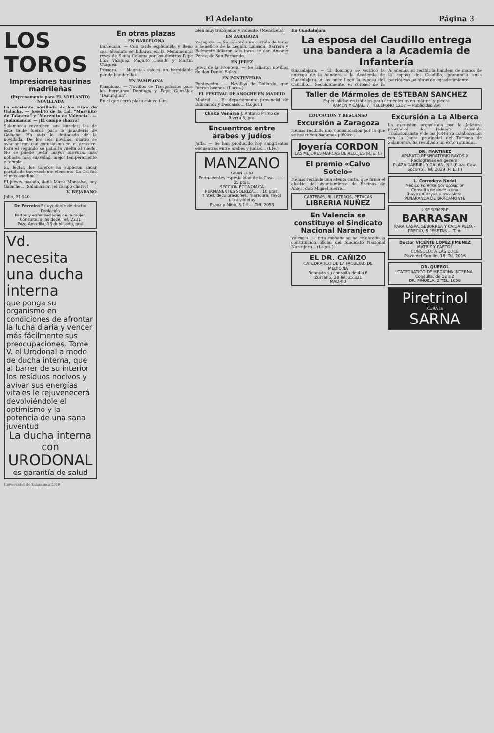El Adelanto Página 3
LOS TOROS
Impresiones taurinas madrileñas
(Expresamente para EL ADELANTO) NOVILLADA
La excelente novillada de los Hijos de Galache. — Joselito de la Cal, "Morenito de Talavera" y "Morenito de Valencia". — ¡Salamanca! — ¡El campo charro!
Salamanca reverdece sus laureles; los de esta tarde fueron para la ganadería de Galache. Ha sido lo destacado de la novillada. De los seis novillos, cuatro se ovacionaron con entusiasmo en el arrastre. Para el segundo se pidió la vuelta al ruedo. No se puede pedir mayor bravura, más nobleza, más suavidad, mejor temperamento y temple...
Si, lector, los toreros no supieron sacar partido de tan excelente elemento. La Cal fué el más anodino...
El jueves pasado, doña María Montalvo, hoy Galache... ¡Salamanca! ¡el campo charro!
V. BEJARANO
Julio, 21-940.
Dr. Ferreira Ex ayudante de doctor Población
Partos y enfermedades de la mujer. Consulta, a las doce. Tel. 2231
Pozo Amarillo, 13 duplicado, pral
Vd. necesita una ducha interna
que ponga su organismo en condiciones de afrontar la lucha diaria y vencer más fácilmente sus preocupaciones. Tome V. el Urodonal a modo de ducha interna, que al barrer de su interior los resíduos nocivos y avivar sus energías vitales le rejuvenecerá devolviéndole el optimismo y la potencia de una sana juventud
La ducha interna con
URODONAL
es garantía de salud
En otras plazas
EN BARCELONA
Barcelona. — Con tarde espléndida y lleno casi absoluto se lidiaron en la Monumental reses de Santa Coloma por los diestros Pepe Luis Vázquez, Paquito Casado y Martín Vázquez.
Primero. — Magritas coloca un formidable par de banderillas...
EN PAMPLONA
Pamplona. — Novillos de Trespalacios para los hermanos Domingo y Pepe González "Dominguín".
En el que cerró plaza estuvo tam-
bién muy trabajador y valiente. (Mencheta).
EN ZARAGOZA
Zaragoza. — Se celebró una corrida de toros a beneficio de la Legión. Lalanda, Barrera y Belmonte lidiaron seis toros de don Antonio Pérez, de San Fernando.
EN JEREZ
Jerez de la Frontera. — Se lidiaron novillos de don Daniel Salas...
EN PONTEVEDRA
Pontevedra. — Novillos de Gallardo, que fueron buenos. (Logos.)
EL FESTIVAL DE ANOCHE EN MADRID
Madrid. — El departamento provincial de Educación y Descanso... (Logos.)
Clínica Venérea J. Antonio Primo de Rivera 8, pral
Encuentros entre árabes y judíos
Jaffa. — Se han producido hoy sangrientos encuentros entre árabes y judíos... (Efe.)
MANZANO
GRAN LUJO
Permanentes especialidad de la Casa ........ 25 ptas.
SECCION ECONOMICA
PERMANENTES SOLRIZA...... 10 ptas.
Tintes, decoloraciones, manicura, rayos ultra-violetas
Espoz y Mina, 5-1.º — Telf. 2053
En Guadalajara
La esposa del Caudillo entrega una bandera a la Academia de Infantería
Guadalajara. — El domingo se verificó la entrega de la bandera a la Academia de Guadalajara. A las once llegó la esposa del Caudillo... Seguidamente, el coronel de la Academia, al recibir la bandera de manos de la esposa del Caudillo, pronunció unas patrióticas palabras de agradecimiento.
Taller de Mármoles de ESTEBAN SANCHEZ
Especialidad en trabajos para cementerios en mármol y piedra
RAMON Y CAJAL, 7 : TELEFONO 1217 — Publicidad AVI
EDUCACION Y DESCANSO
Excursión a Zaragoza
Hemos recibido una comunicación por la que se nos ruega hagamos público...
Joyería CORDON
LAS MEJORES MARCAS DE RELOJES (R. E. I.)
El premio «Calvo Sotelo»
Hemos recibido una atenta carta, que firma el alcalde del Ayuntamiento de Encinas de Abajo, don Miguel Sierra...
CARTERAS, BILLETEROS, PETACAS
LIBRERIA NUÑEZ
En Valencia se constituye el Sindicato Nacional Naranjero
Valencia. — Esta mañana se ha celebrado la constitución oficial del Sindicato Nacional Naranjero... (Logos.)
EL DR. CAÑIZO
CATEDRATICO DE LA FACULTAD DE MEDICINA
Reanuda su consulta de 4 a 6
Zurbano, 28 Tel. 35.321
MADRID
Excursión a La Alberca
La excursión organizada por la Jefatura provincial de Falange Española Tradicionalista y de las JONS en colaboración con la Junta provincial del Turismo de Salamanca, ha resultado un éxito rotundo...
DR. MARTINEZ
APARATO RESPIRATORIO RAYOS X
Radiografías en general
PLAZA GABRIEL Y GALAN, N.º (Plaza Casa Socorro). Tel. 2029 (R. E. I.)
L. Corredera Nodal
Médico Forense por oposición
Consulta de once a una
Rayos X Rayos ultravioleta
PEÑARANDA DE BRACAMONTE
USE SIEMPRE
BARRASAN
PARA CASPA, SEBORREA Y CAIDA PELO. - PRECIO, 5 PESETAS — T. A.
Doctor VICENTE LOPEZ JIMENEZ
MATRIZ Y PARTOS
CONSULTA: A LAS DOCE
Plaza del Corrillo, 18. Tel. 2016
DR. QUEROL
CATEDRATICO DE MEDICINA INTERNA
Consulta, de 12 a 2
DR. PIÑUELA, 2 TEL. 1058
Piretrinol
CURA la
SARNA
Universidad de Salamanca 2019